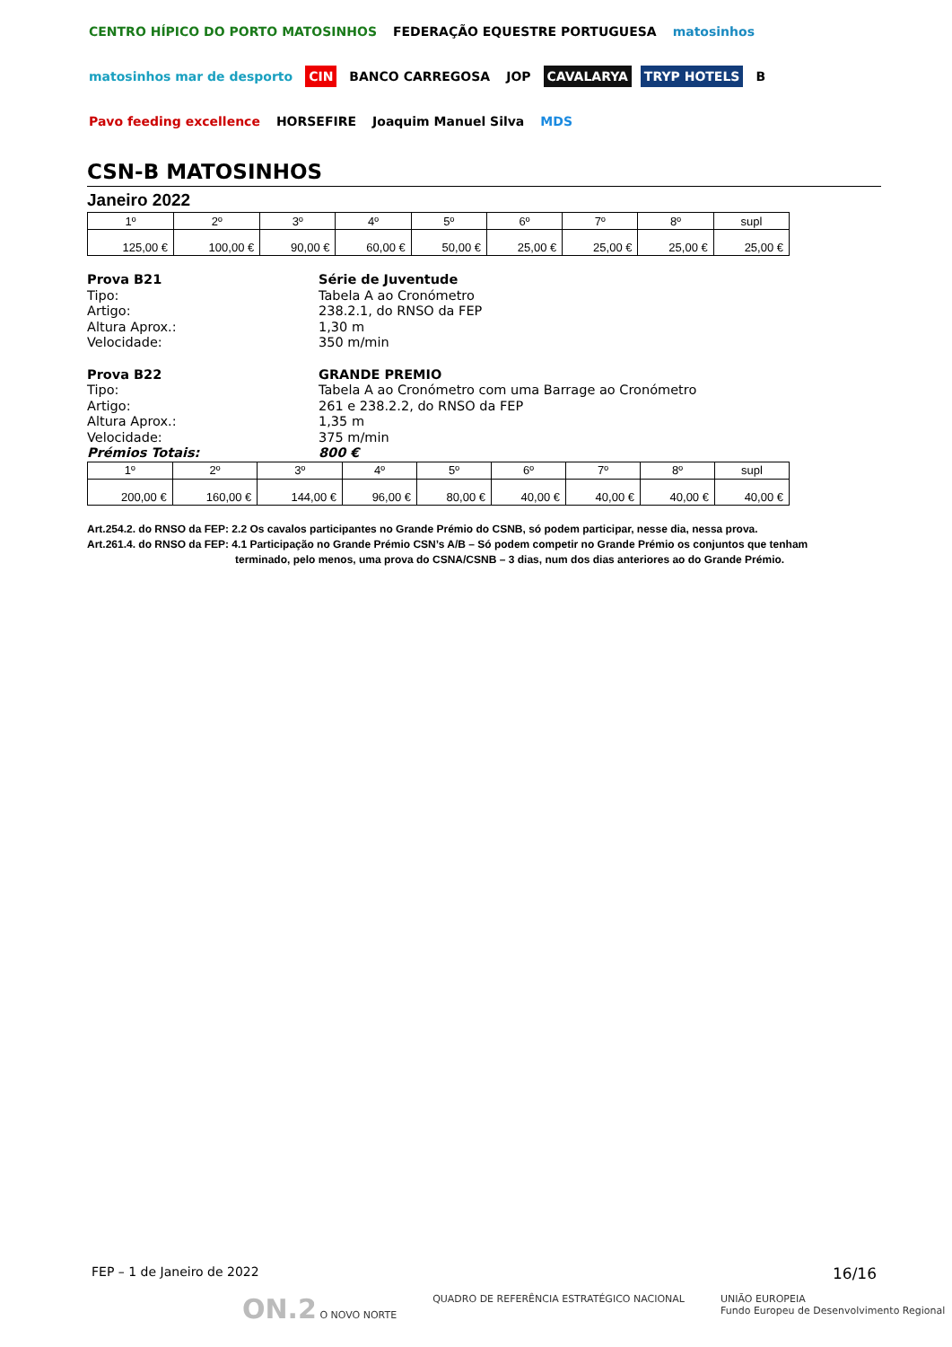CENTRO HÍPICO DO PORTO MATOSINHOS FEDERAÇÃO EQUESTRE PORTUGUESA matosinhos matosinhos mar de desporto CIN BANCO CARREGOSA JOP CAVALARYA TRYP HOTELS B Pavo feeding excellence HORSEFIRE Joaquim Manuel Silva MDS
CSN-B MATOSINHOS
Janeiro 2022
| 1º | 2º | 3º | 4º | 5º | 6º | 7º | 8º | supl |
| --- | --- | --- | --- | --- | --- | --- | --- | --- |
| 125,00 € | 100,00 € | 90,00 € | 60,00 € | 50,00 € | 25,00 € | 25,00 € | 25,00 € | 25,00 € |
Prova B21 Série de Juventude
Tipo: Tabela A ao Cronómetro
Artigo: 238.2.1, do RNSO da FEP
Altura Aprox.: 1,30 m
Velocidade: 350 m/min
Prova B22 GRANDE PREMIO
Tipo: Tabela A ao Cronómetro com uma Barrage ao Cronómetro
Artigo: 261 e 238.2.2, do RNSO da FEP
Altura Aprox.: 1,35 m
Velocidade: 375 m/min
Prémios Totais: 800 €
| 1º | 2º | 3º | 4º | 5º | 6º | 7º | 8º | supl |
| --- | --- | --- | --- | --- | --- | --- | --- | --- |
| 200,00 € | 160,00 € | 144,00 € | 96,00 € | 80,00 € | 40,00 € | 40,00 € | 40,00 € | 40,00 € |
Art.254.2. do RNSO da FEP: 2.2 Os cavalos participantes no Grande Prémio do CSNB, só podem participar, nesse dia, nessa prova.
Art.261.4. do RNSO da FEP: 4.1 Participação no Grande Prémio CSN’s A/B – Só podem competir no Grande Prémio os conjuntos que tenham
terminado, pelo menos, uma prova do CSNA/CSNB – 3 dias, num dos dias anteriores ao do Grande Prémio.
FEP – 1 de Janeiro de 2022 16/16
ON.2 O NOVO NORTE QUADRO DE REFERÊNCIA ESTRATÉGICO NACIONAL UNIÃO EUROPEIA
Fundo Europeu de Desenvolvimento Regional